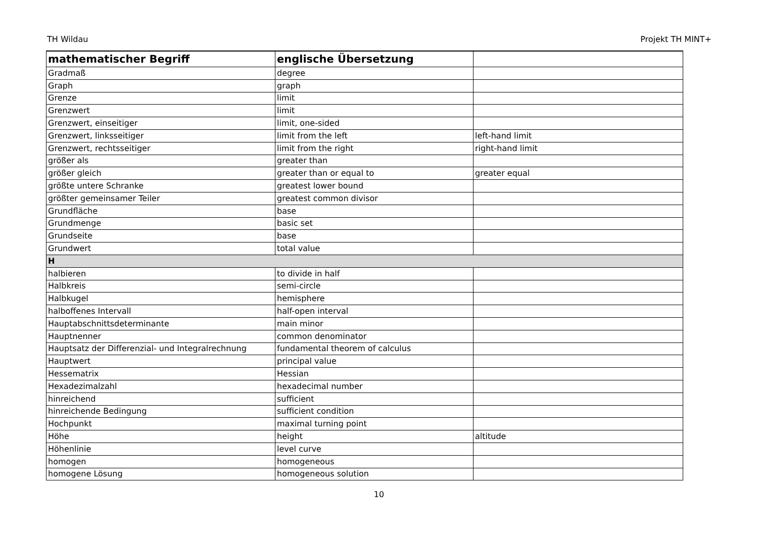TH Wildau Projekt TH MINT+
| mathematischer Begriff | englische Übersetzung | |
| --- | --- | --- |
| Gradmaß | degree | |
| Graph | graph | |
| Grenze | limit | |
| Grenzwert | limit | |
| Grenzwert, einseitiger | limit, one-sided | |
| Grenzwert, linksseitiger | limit from the left | left-hand limit |
| Grenzwert, rechtsseitiger | limit from the right | right-hand limit |
| größer als | greater than | |
| größer gleich | greater than or equal to | greater equal |
| größte untere Schranke | greatest lower bound | |
| größter gemeinsamer Teiler | greatest common divisor | |
| Grundfläche | base | |
| Grundmenge | basic set | |
| Grundseite | base | |
| Grundwert | total value | |
| H | | |
| halbieren | to divide in half | |
| Halbkreis | semi-circle | |
| Halbkugel | hemisphere | |
| halboffenes Intervall | half-open interval | |
| Hauptabschnittsdeterminante | main minor | |
| Hauptnenner | common denominator | |
| Hauptsatz der Differenzial- und Integralrechnung | fundamental theorem of calculus | |
| Hauptwert | principal value | |
| Hessematrix | Hessian | |
| Hexadezimalzahl | hexadecimal number | |
| hinreichend | sufficient | |
| hinreichende Bedingung | sufficient condition | |
| Hochpunkt | maximal turning point | |
| Höhe | height | altitude |
| Höhenlinie | level curve | |
| homogen | homogeneous | |
| homogene Lösung | homogeneous solution | |
10